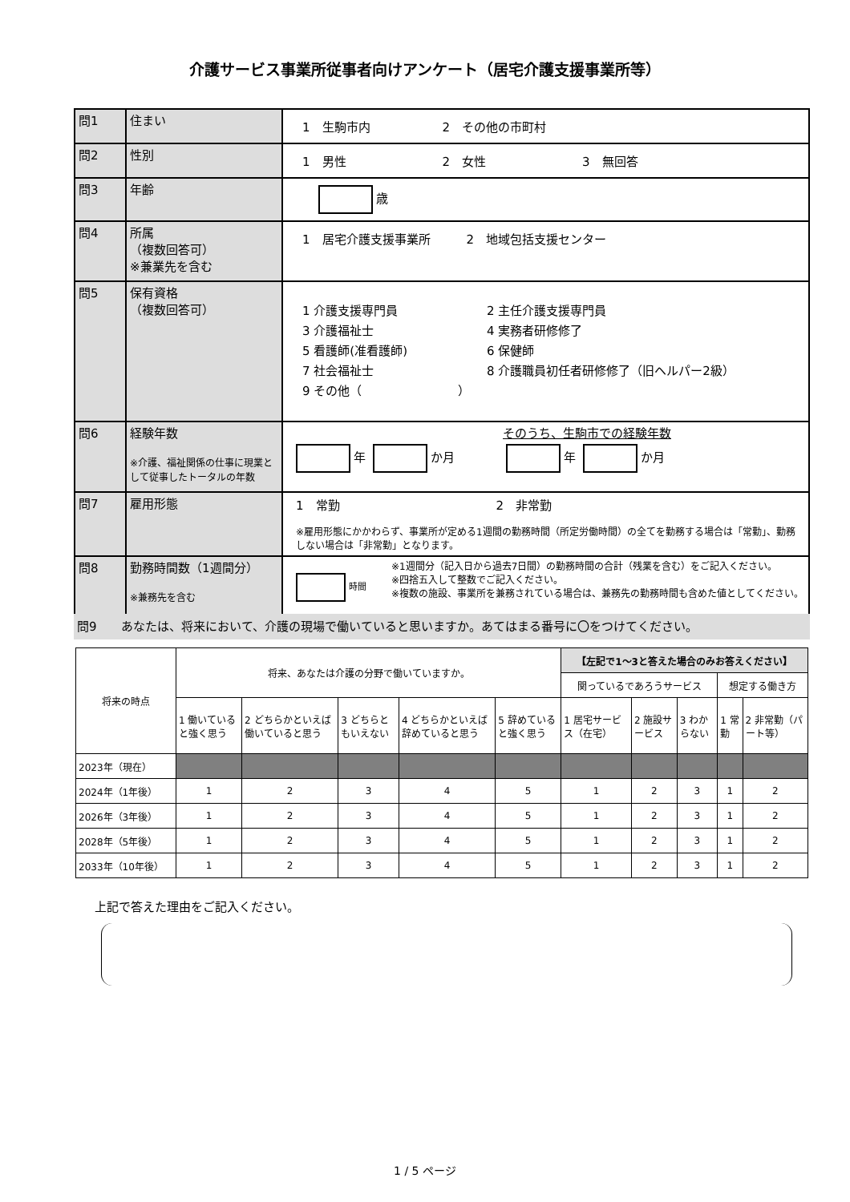介護サービス事業所従事者向けアンケート（居宅介護支援事業所等）
| 問1 | 住まい | 1 生駒市内 2 その他の市町村 |
| 問2 | 性別 | 1 男性 2 女性 3 無回答 |
| 問3 | 年齢 | 歳 |
| 問4 | 所属 （複数回答可） ※兼業先を含む | 1 居宅介護支援事業所 2 地域包括支援センター |
| 問5 | 保有資格 （複数回答可） | 1 介護支援専門員 3 介護福祉士 5 看護師(准看護師) 7 社会福祉士 9 その他（ ） 2 主任介護支援専門員 4 実務者研修修了 6 保健師 8 介護職員初任者研修修了（旧ヘルパー2級） |
| 問6 | 経験年数 ※介護、福祉関係の仕事に現業として従事したトータルの年数 | そのうち、生駒市での経験年数 年 か月 年 か月 |
| 問7 | 雇用形態 | 1 常勤 2 非常勤 ※雇用形態にかかわらず、事業所が定める1週間の勤務時間（所定労働時間）の全てを勤務する場合は「常勤」、勤務しない場合は「非常勤」となります。 |
| 問8 | 勤務時間数（1週間分） ※兼務先を含む | 時間 ※1週間分（記入日から過去7日間）の勤務時間の合計（残業を含む）をご記入ください。 ※四捨五入して整数でご記入ください。 ※複数の施設、事業所を兼務されている場合は、兼務先の勤務時間も含めた値としてください。 |
問9　　あなたは、将来において、介護の現場で働いていると思いますか。あてはまる番号に〇をつけてください。
| 将来の時点 | 将来、あなたは介護の分野で働いていますか。 | | | | | 【左記で1～3と答えた場合のみお答えください】 | | | | |
| --- | --- | --- | --- | --- | --- | --- | --- | --- | --- | --- |
| | | | | | | 関っているであろうサービス | | | 想定する働き方 | |
| | 1 働いていると強く思う | 2 どちらかといえば働いていると思う | 3 どちらともいえない | 4 どちらかといえば辞めていると思う | 5 辞めていると強く思う | 1 居宅サービス（在宅） | 2 施設サービス | 3 わからない | 1 常勤 | 2 非常勤（パート等） |
| 2023年（現在） | | | | | | | | | | |
| 2024年（1年後） | 1 | 2 | 3 | 4 | 5 | 1 | 2 | 3 | 1 | 2 |
| 2026年（3年後） | 1 | 2 | 3 | 4 | 5 | 1 | 2 | 3 | 1 | 2 |
| 2028年（5年後） | 1 | 2 | 3 | 4 | 5 | 1 | 2 | 3 | 1 | 2 |
| 2033年（10年後） | 1 | 2 | 3 | 4 | 5 | 1 | 2 | 3 | 1 | 2 |
上記で答えた理由をご記入ください。
1 / 5 ページ